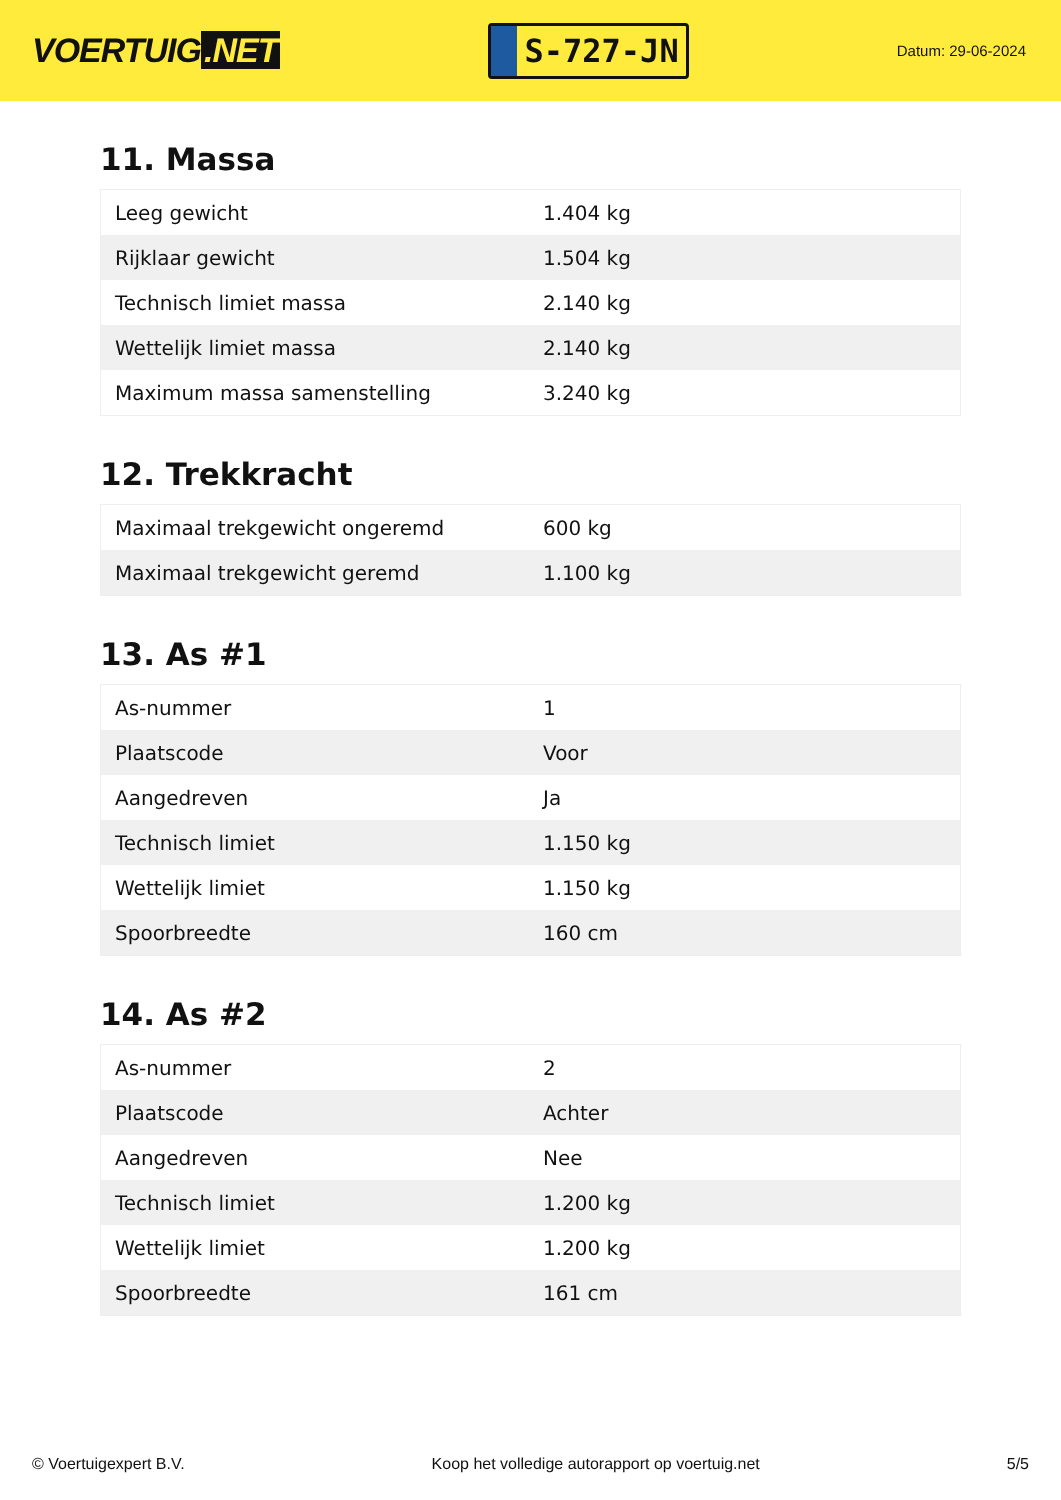VOERTUIG.NET
S-727-JN
Datum: 29-06-2024
11. Massa
| Leeg gewicht | 1.404 kg |
| Rijklaar gewicht | 1.504 kg |
| Technisch limiet massa | 2.140 kg |
| Wettelijk limiet massa | 2.140 kg |
| Maximum massa samenstelling | 3.240 kg |
12. Trekkracht
| Maximaal trekgewicht ongeremd | 600 kg |
| Maximaal trekgewicht geremd | 1.100 kg |
13. As #1
| As-nummer | 1 |
| Plaatscode | Voor |
| Aangedreven | Ja |
| Technisch limiet | 1.150 kg |
| Wettelijk limiet | 1.150 kg |
| Spoorbreedte | 160 cm |
14. As #2
| As-nummer | 2 |
| Plaatscode | Achter |
| Aangedreven | Nee |
| Technisch limiet | 1.200 kg |
| Wettelijk limiet | 1.200 kg |
| Spoorbreedte | 161 cm |
© Voertuigexpert B.V. Koop het volledige autorapport op voertuig.net 5/5